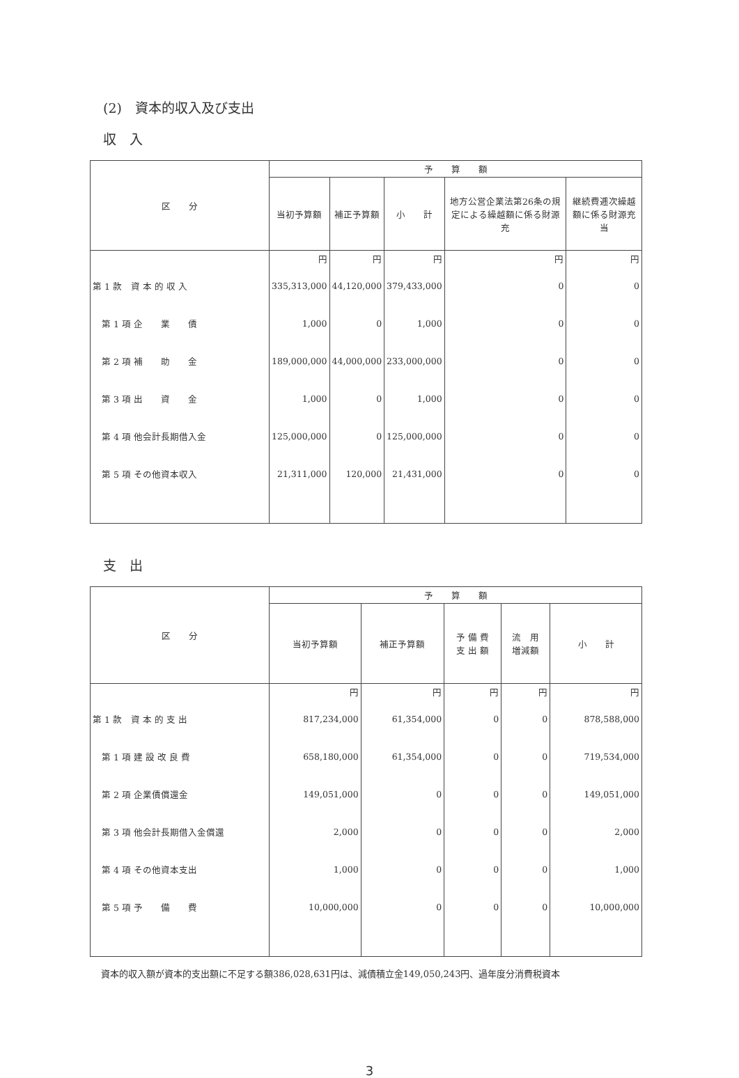(2)　資本的収入及び支出
収　入
| 区 分 | 予 算 額 | | | | |
| --- | --- | --- | --- | --- | --- |
| | 当初予算額 | 補正予算額 | 小 計 | 地方公営企業法第26条の規定による繰越額に係る財源充 | 継続費逓次繰越額に係る財源充当 |
| | 円 | 円 | 円 | 円 | 円 |
| 第 1 款 資 本 的 収 入 | 335,313,000 | 44,120,000 | 379,433,000 | 0 | 0 |
| 第 1 項 企 業 債 | 1,000 | 0 | 1,000 | 0 | 0 |
| 第 2 項 補 助 金 | 189,000,000 | 44,000,000 | 233,000,000 | 0 | 0 |
| 第 3 項 出 資 金 | 1,000 | 0 | 1,000 | 0 | 0 |
| 第 4 項 他会計長期借入金 | 125,000,000 | 0 | 125,000,000 | 0 | 0 |
| 第 5 項 その他資本収入 | 21,311,000 | 120,000 | 21,431,000 | 0 | 0 |
支　出
| 区 分 | 予 算 額 | | | | |
| --- | --- | --- | --- | --- | --- |
| | 当初予算額 | 補正予算額 | 予 備 費 支 出 額 | 流 用 増減額 | 小 計 |
| | 円 | 円 | 円 | 円 | 円 |
| 第 1 款 資 本 的 支 出 | 817,234,000 | 61,354,000 | 0 | 0 | 878,588,000 |
| 第 1 項 建 設 改 良 費 | 658,180,000 | 61,354,000 | 0 | 0 | 719,534,000 |
| 第 2 項 企業債償還金 | 149,051,000 | 0 | 0 | 0 | 149,051,000 |
| 第 3 項 他会計長期借入金償還 | 2,000 | 0 | 0 | 0 | 2,000 |
| 第 4 項 その他資本支出 | 1,000 | 0 | 0 | 0 | 1,000 |
| 第 5 項 予 備 費 | 10,000,000 | 0 | 0 | 0 | 10,000,000 |
資本的収入額が資本的支出額に不足する額386,028,631円は、減債積立金149,050,243円、過年度分消費税資本
3